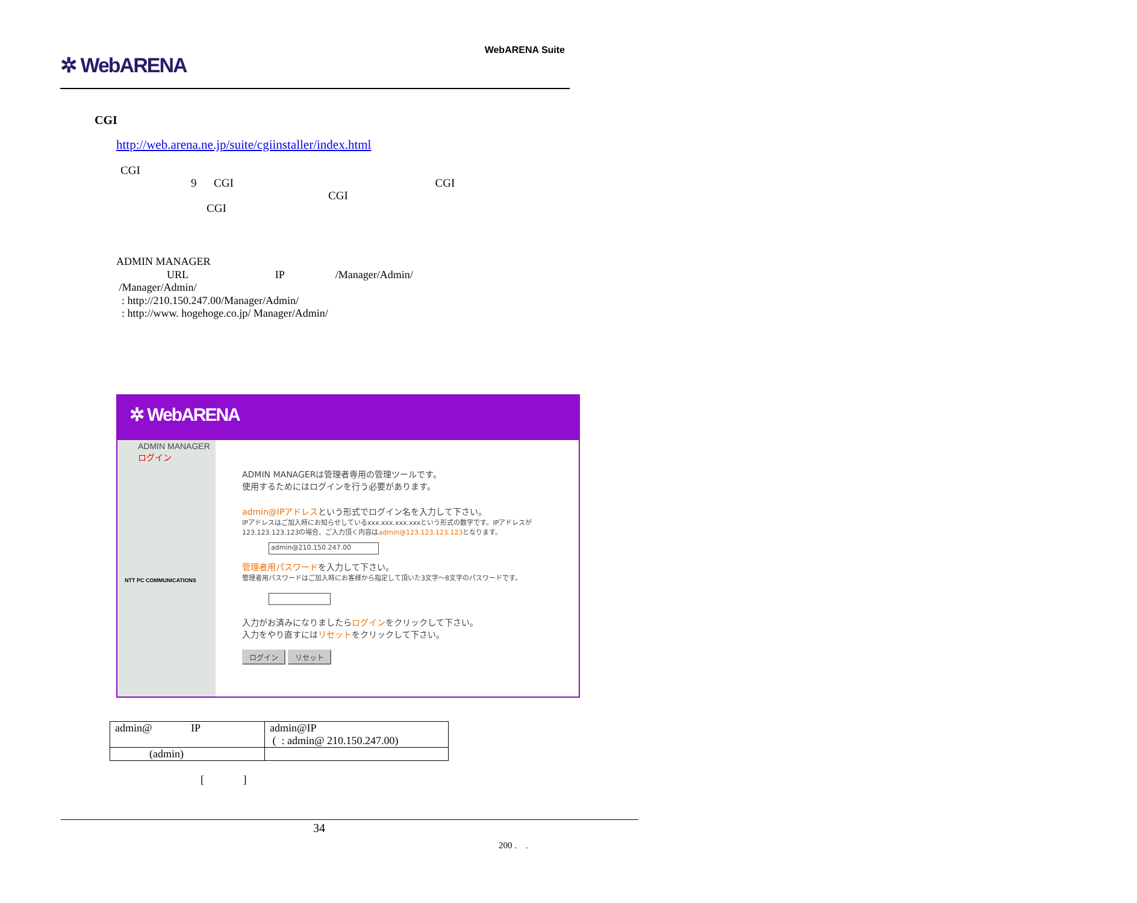✲ WebARENA
WebARENA Suite
CGI
http://web.arena.ne.jp/suite/cgiinstaller/index.html
CGI
9 CGI CGI
CGI
CGI
ADMIN MANAGER
URL IP /Manager/Admin/
/Manager/Admin/
: http://210.150.247.00/Manager/Admin/
: http://www. hogehoge.co.jp/ Manager/Admin/
✲ WebARENA
ADMIN MANAGERログイン
NTT PC COMMUNICATIONS
ADMIN MANAGERは管理者専用の管理ツールです。
使用するためにはログインを行う必要があります。
admin@IPアドレスという形式でログイン名を入力して下さい。
IPアドレスはご加入時にお知らせしているxxx.xxx.xxx.xxxという形式の数字です。IPアドレスが123.123.123.123の場合、ご入力頂く内容はadmin@123.123.123.123となります。
admin@210.150.247.00
管理者用パスワードを入力して下さい。
管理者用パスワードはご加入時にお客様から指定して頂いた3文字～8文字のパスワードです。
入力がお済みになりましたらログインをクリックして下さい。
入力をやり直すにはリセットをクリックして下さい。
ログイン リセット
| admin@ IP | admin@IP ( : admin@ 210.150.247.00) |
| (admin) | |
[ ]
34
200 . .